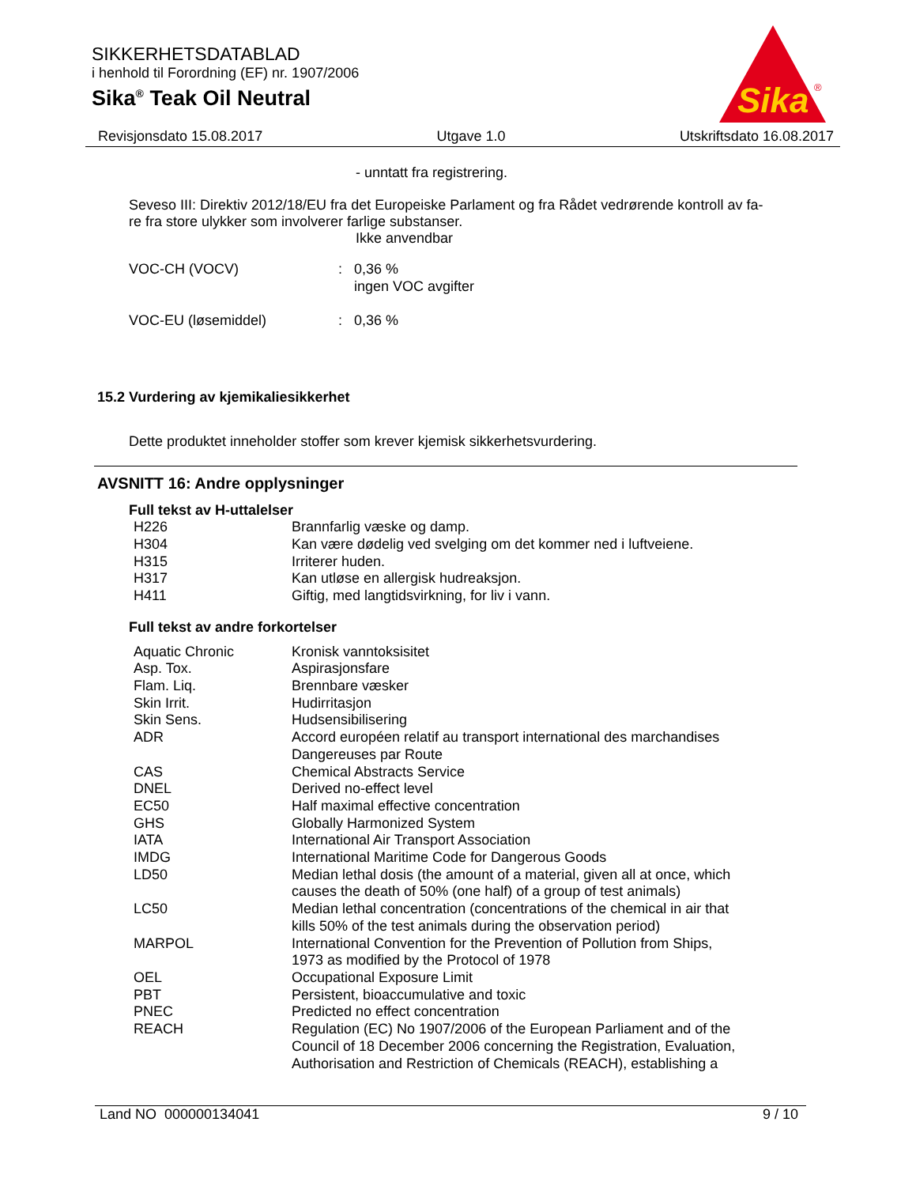SIKKERHETSDATABLAD
i henhold til Forordning (EF) nr. 1907/2006
Sika<sup>®</sup> Teak Oil Neutral
Sika
®
Revisjonsdato 15.08.2017 Utgave 1.0 Utskriftsdato 16.08.2017
- unntatt fra registrering.
Seveso III: Direktiv 2012/18/EU fra det Europeiske Parlament og fra Rådet vedrørende kontroll av fa-
re fra store ulykker som involverer farlige substanser.
Ikke anvendbar
| VOC-CH (VOCV) | : | 0,36 % ingen VOC avgifter |
| VOC-EU (løsemiddel) | : | 0,36 % |
15.2 Vurdering av kjemikaliesikkerhet
Dette produktet inneholder stoffer som krever kjemisk sikkerhetsvurdering.
AVSNITT 16: Andre opplysninger
Full tekst av H-uttalelser
| H226 | Brannfarlig væske og damp. |
| H304 | Kan være dødelig ved svelging om det kommer ned i luftveiene. |
| H315 | Irriterer huden. |
| H317 | Kan utløse en allergisk hudreaksjon. |
| H411 | Giftig, med langtidsvirkning, for liv i vann. |
Full tekst av andre forkortelser
| Aquatic Chronic | Kronisk vanntoksisitet |
| Asp. Tox. | Aspirasjonsfare |
| Flam. Liq. | Brennbare væsker |
| Skin Irrit. | Hudirritasjon |
| Skin Sens. | Hudsensibilisering |
| ADR | Accord européen relatif au transport international des marchandises Dangereuses par Route |
| CAS | Chemical Abstracts Service |
| DNEL | Derived no-effect level |
| EC50 | Half maximal effective concentration |
| GHS | Globally Harmonized System |
| IATA | International Air Transport Association |
| IMDG | International Maritime Code for Dangerous Goods |
| LD50 | Median lethal dosis (the amount of a material, given all at once, which causes the death of 50% (one half) of a group of test animals) |
| LC50 | Median lethal concentration (concentrations of the chemical in air that kills 50% of the test animals during the observation period) |
| MARPOL | International Convention for the Prevention of Pollution from Ships, 1973 as modified by the Protocol of 1978 |
| OEL | Occupational Exposure Limit |
| PBT | Persistent, bioaccumulative and toxic |
| PNEC | Predicted no effect concentration |
| REACH | Regulation (EC) No 1907/2006 of the European Parliament and of the Council of 18 December 2006 concerning the Registration, Evaluation, Authorisation and Restriction of Chemicals (REACH), establishing a |
Land NO 000000134041 9 / 10